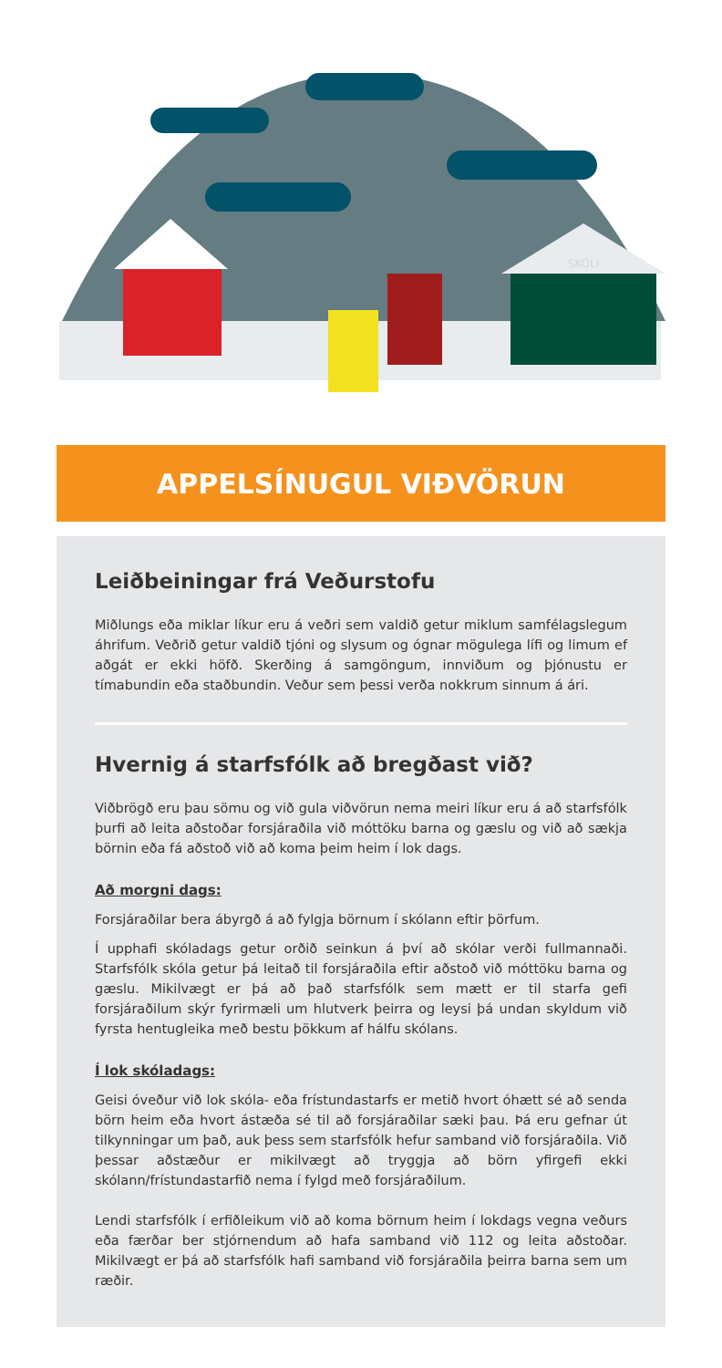SKÓLI
APPELSÍNUGUL VIÐVÖRUN
Leiðbeiningar frá Veðurstofu
Miðlungs eða miklar líkur eru á veðri sem valdið getur miklum samfélagslegum áhrifum. Veðrið getur valdið tjóni og slysum og ógnar mögulega lífi og limum ef aðgát er ekki höfð. Skerðing á samgöngum, innviðum og þjónustu er tímabundin eða staðbundin. Veður sem þessi verða nokkrum sinnum á ári.
Hvernig á starfsfólk að bregðast við?
Viðbrögð eru þau sömu og við gula viðvörun nema meiri líkur eru á að starfsfólk þurfi að leita aðstoðar forsjáraðila við móttöku barna og gæslu og við að sækja börnin eða fá aðstoð við að koma þeim heim í lok dags.
Að morgni dags:
Forsjáraðilar bera ábyrgð á að fylgja börnum í skólann eftir þörfum.
Í upphafi skóladags getur orðið seinkun á því að skólar verði fullmannaði. Starfsfólk skóla getur þá leitað til forsjáraðila eftir aðstoð við móttöku barna og gæslu. Mikilvægt er þá að það starfsfólk sem mætt er til starfa gefi forsjáraðilum skýr fyrirmæli um hlutverk þeirra og leysi þá undan skyldum við fyrsta hentugleika með bestu þökkum af hálfu skólans.
Í lok skóladags:
Geisi óveður við lok skóla- eða frístundastarfs er metið hvort óhætt sé að senda börn heim eða hvort ástæða sé til að forsjáraðilar sæki þau. Þá eru gefnar út tilkynningar um það, auk þess sem starfsfólk hefur samband við forsjáraðila. Við þessar aðstæður er mikilvægt að tryggja að börn yfirgefi ekki skólann/frístundastarfið nema í fylgd með forsjáraðilum.
Lendi starfsfólk í erfiðleikum við að koma börnum heim í lokdags vegna veðurs eða færðar ber stjórnendum að hafa samband við 112 og leita aðstoðar. Mikilvægt er þá að starfsfólk hafi samband við forsjáraðila þeirra barna sem um ræðir.